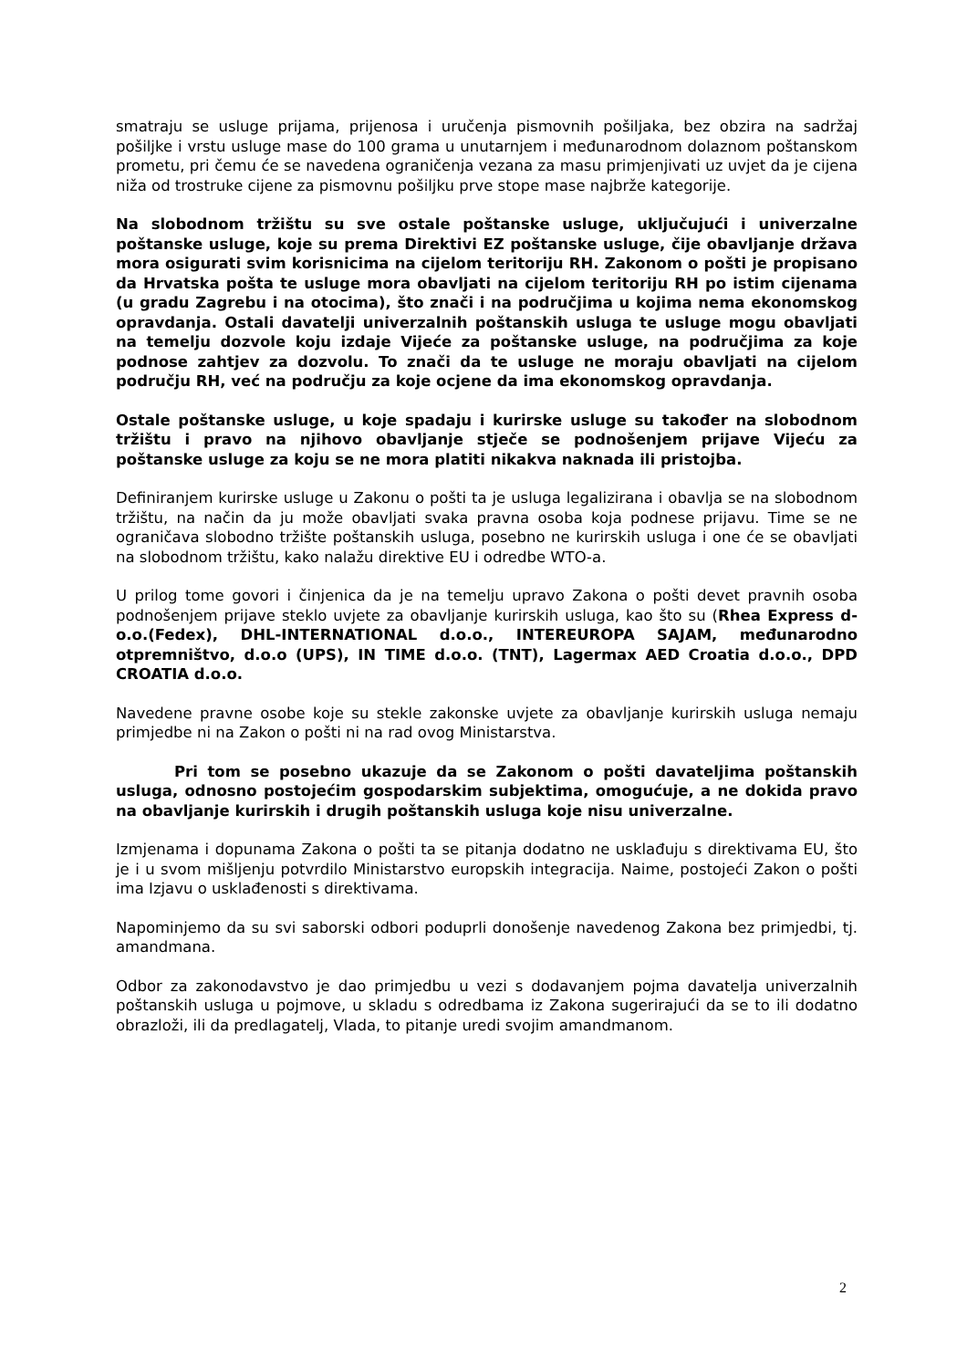smatraju se usluge prijama, prijenosa i uručenja pismovnih pošiljaka, bez obzira na sadržaj pošiljke i vrstu usluge mase do 100 grama u unutarnjem i međunarodnom dolaznom poštanskom prometu, pri čemu će se navedena ograničenja vezana za masu primjenjivati uz uvjet da je cijena niža od trostruke cijene za pismovnu pošiljku prve stope mase najbrže kategorije.
Na slobodnom tržištu su sve ostale poštanske usluge, uključujući i univerzalne poštanske usluge, koje su prema Direktivi EZ poštanske usluge, čije obavljanje država mora osigurati svim korisnicima na cijelom teritoriju RH. Zakonom o pošti je propisano da Hrvatska pošta te usluge mora obavljati na cijelom teritoriju RH po istim cijenama (u gradu Zagrebu i na otocima), što znači i na područjima u kojima nema ekonomskog opravdanja. Ostali davatelji univerzalnih poštanskih usluga te usluge mogu obavljati na temelju dozvole koju izdaje Vijeće za poštanske usluge, na područjima za koje podnose zahtjev za dozvolu. To znači da te usluge ne moraju obavljati na cijelom području RH, već na području za koje ocjene da ima ekonomskog opravdanja.
Ostale poštanske usluge, u koje spadaju i kurirske usluge su također na slobodnom tržištu i pravo na njihovo obavljanje stječe se podnošenjem prijave Vijeću za poštanske usluge za koju se ne mora platiti nikakva naknada ili pristojba.
Definiranjem kurirske usluge u Zakonu o pošti ta je usluga legalizirana i obavlja se na slobodnom tržištu, na način da ju može obavljati svaka pravna osoba koja podnese prijavu. Time se ne ograničava slobodno tržište poštanskih usluga, posebno ne kurirskih usluga i one će se obavljati na slobodnom tržištu, kako nalažu direktive EU i odredbe WTO-a.
U prilog tome govori i činjenica da je na temelju upravo Zakona o pošti devet pravnih osoba podnošenjem prijave steklo uvjete za obavljanje kurirskih usluga, kao što su (Rhea Express d-o.o.(Fedex), DHL-INTERNATIONAL d.o.o., INTEREUROPA SAJAM, međunarodno otpremništvo, d.o.o (UPS), IN TIME d.o.o. (TNT), Lagermax AED Croatia d.o.o., DPD CROATIA d.o.o.
Navedene pravne osobe koje su stekle zakonske uvjete za obavljanje kurirskih usluga nemaju primjedbe ni na Zakon o pošti ni na rad ovog Ministarstva.
Pri tom se posebno ukazuje da se Zakonom o pošti davateljima poštanskih usluga, odnosno postojećim gospodarskim subjektima, omogućuje, a ne dokida pravo na obavljanje kurirskih i drugih poštanskih usluga koje nisu univerzalne.
Izmjenama i dopunama Zakona o pošti ta se pitanja dodatno ne usklađuju s direktivama EU, što je i u svom mišljenju potvrdilo Ministarstvo europskih integracija. Naime, postojeći Zakon o pošti ima Izjavu o usklađenosti s direktivama.
Napominjemo da su svi saborski odbori poduprli donošenje navedenog Zakona bez primjedbi, tj. amandmana.
Odbor za zakonodavstvo je dao primjedbu u vezi s dodavanjem pojma davatelja univerzalnih poštanskih usluga u pojmove, u skladu s odredbama iz Zakona sugerirajući da se to ili dodatno obrazloži, ili da predlagatelj, Vlada, to pitanje uredi svojim amandmanom.
2